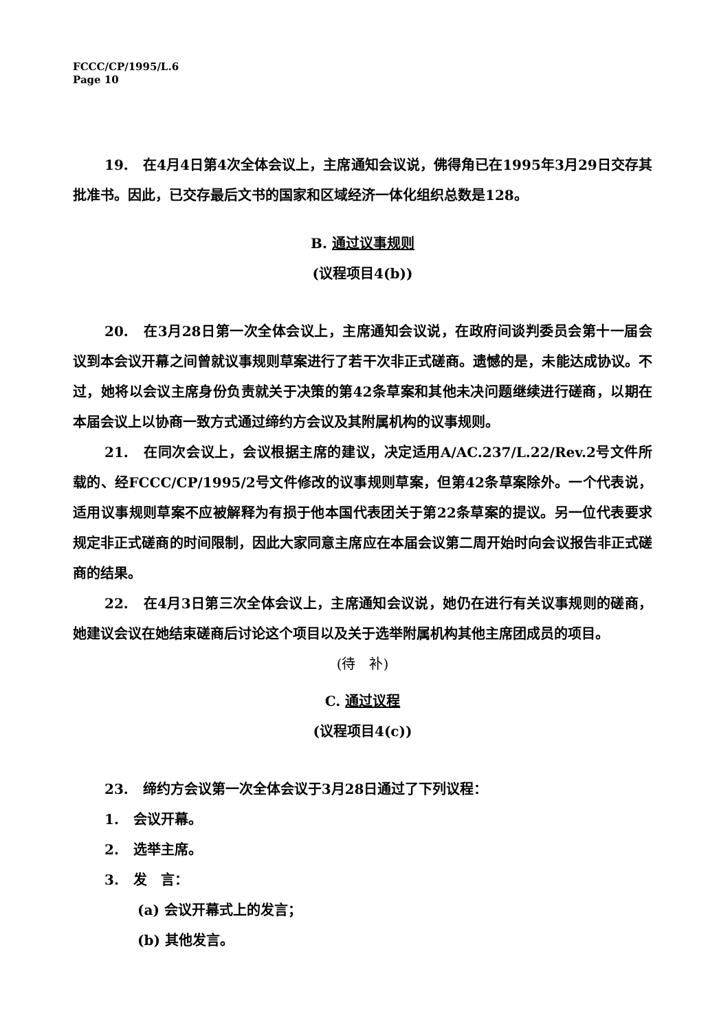FCCC/CP/1995/L.6
Page 10
19. 在4月4日第4次全体会议上，主席通知会议说，佛得角已在1995年3月29日交存其批准书。因此，已交存最后文书的国家和区域经济一体化组织总数是128。
B. 通过议事规则
(议程项目4(b))
20. 在3月28日第一次全体会议上，主席通知会议说，在政府间谈判委员会第十一届会议到本会议开幕之间曾就议事规则草案进行了若干次非正式磋商。遗憾的是，未能达成协议。不过，她将以会议主席身份负责就关于决策的第42条草案和其他未决问题继续进行磋商，以期在本届会议上以协商一致方式通过缔约方会议及其附属机构的议事规则。
21. 在同次会议上，会议根据主席的建议，决定适用A/AC.237/L.22/Rev.2号文件所载的、经FCCC/CP/1995/2号文件修改的议事规则草案，但第42条草案除外。一个代表说，适用议事规则草案不应被解释为有损于他本国代表团关于第22条草案的提议。另一位代表要求规定非正式磋商的时间限制，因此大家同意主席应在本届会议第二周开始时向会议报告非正式磋商的结果。
22. 在4月3日第三次全体会议上，主席通知会议说，她仍在进行有关议事规则的磋商，她建议会议在她结束磋商后讨论这个项目以及关于选举附属机构其他主席团成员的项目。
(待　补)
C. 通过议程
(议程项目4(c))
23. 缔约方会议第一次全体会议于3月28日通过了下列议程：
1. 会议开幕。
2. 选举主席。
3. 发　言：
(a) 会议开幕式上的发言；
(b) 其他发言。